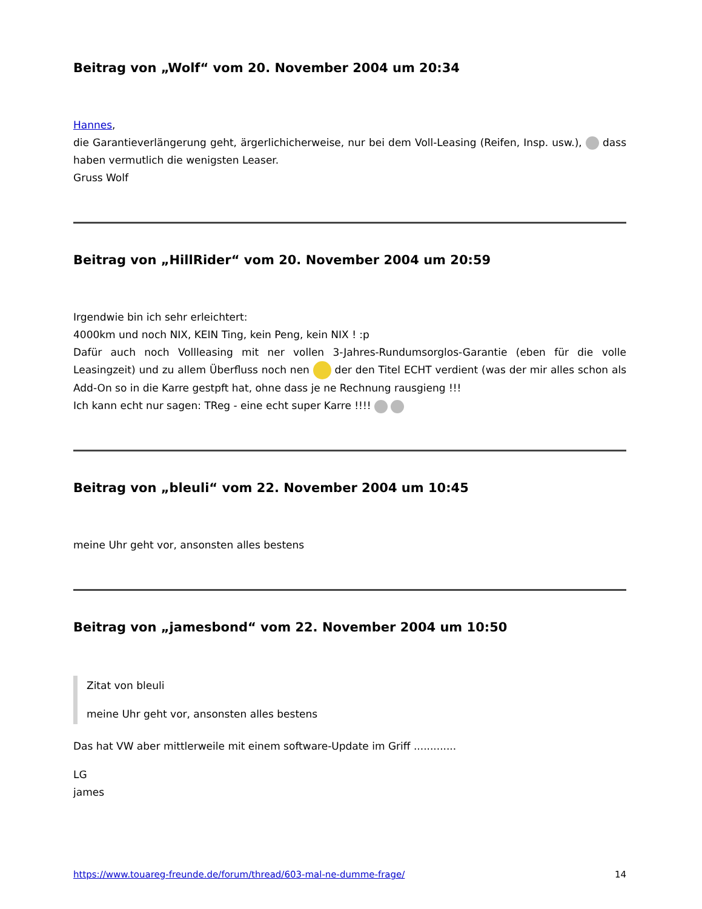Beitrag von „Wolf“ vom 20. November 2004 um 20:34
Hannes,
die Garantieverlängerung geht, ärgerlichicherweise, nur bei dem Voll-Leasing (Reifen, Insp. usw.), dass haben vermutlich die wenigsten Leaser.
Gruss Wolf
Beitrag von „HillRider“ vom 20. November 2004 um 20:59
Irgendwie bin ich sehr erleichtert:
4000km und noch NIX, KEIN Ting, kein Peng, kein NIX ! :p
Dafür auch noch Vollleasing mit ner vollen 3-Jahres-Rundumsorglos-Garantie (eben für die volle Leasingzeit) und zu allem Überfluss noch nen der den Titel ECHT verdient (was der mir alles schon als Add-On so in die Karre gestpft hat, ohne dass je ne Rechnung rausgieng !!!
Ich kann echt nur sagen: TReg - eine echt super Karre !!!!
Beitrag von „bleuli“ vom 22. November 2004 um 10:45
meine Uhr geht vor, ansonsten alles bestens
Beitrag von „jamesbond“ vom 22. November 2004 um 10:50
Zitat von bleuli
meine Uhr geht vor, ansonsten alles bestens
Das hat VW aber mittlerweile mit einem software-Update im Griff .............
LG
james
https://www.touareg-freunde.de/forum/thread/603-mal-ne-dumme-frage/ 14